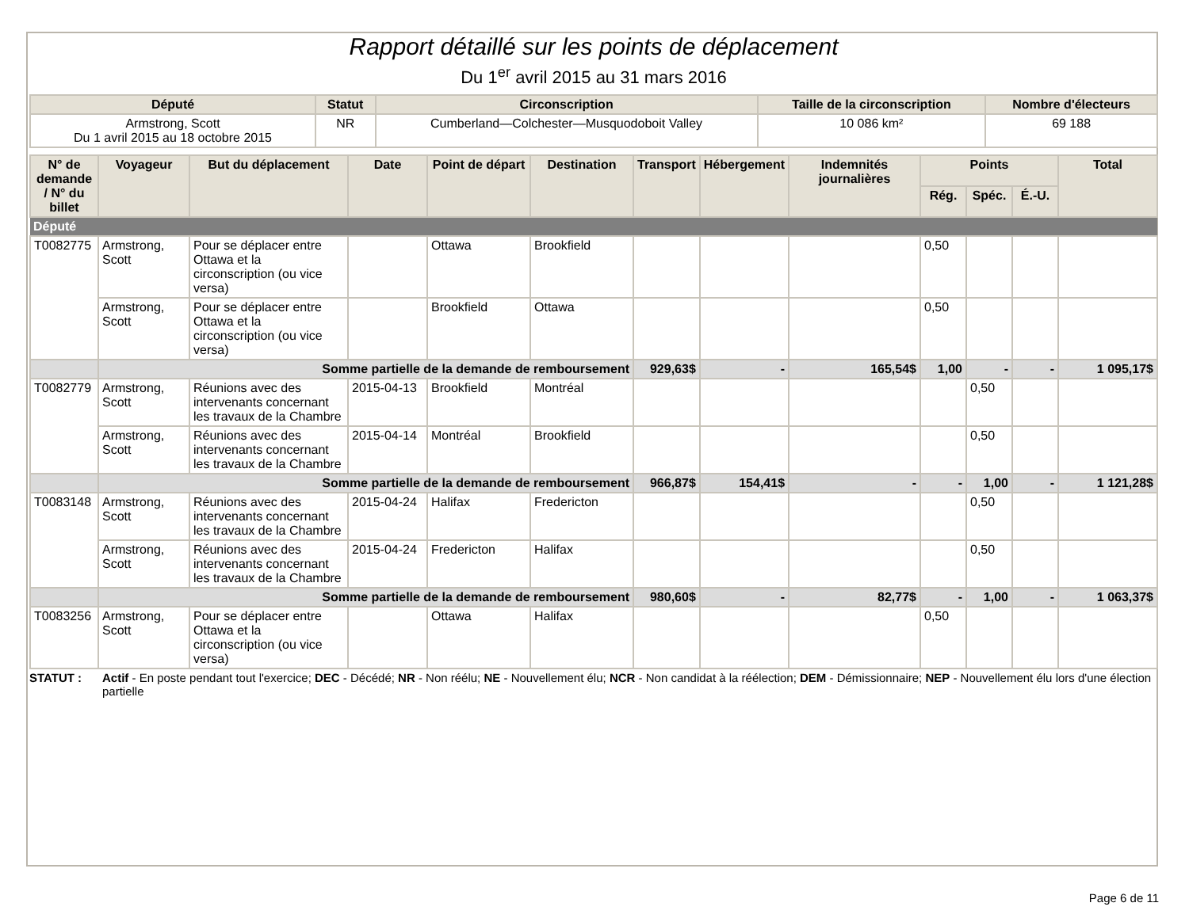Rapport détaillé sur les points de déplacement
Du 1<sup>er</sup> avril 2015 au 31 mars 2016
| Député | Statut | Circonscription | Taille de la circonscription | Nombre d'électeurs |
| --- | --- | --- | --- | --- |
| Armstrong, Scott Du 1 avril 2015 au 18 octobre 2015 | NR | Cumberland—Colchester—Musquodoboit Valley | 10 086 km² | 69 188 |
| N° de demande / N° du billet | Voyageur | But du déplacement | Date | Point de départ | Destination | Transport | Hébergement | Indemnités journalières | Points | | | Total |
| --- | --- | --- | --- | --- | --- | --- | --- | --- | --- | --- | --- | --- |
| | | | | | | | | | Rég. | Spéc. | É.-U. | |
| Député | | | | | | | | | | | | |
| T0082775 | Armstrong, Scott | Pour se déplacer entre Ottawa et la circonscription (ou vice versa) | | Ottawa | Brookfield | | | | 0,50 | | | |
| | Armstrong, Scott | Pour se déplacer entre Ottawa et la circonscription (ou vice versa) | | Brookfield | Ottawa | | | | 0,50 | | | |
| | Somme partielle de la demande de remboursement | | | | | 929,63$ | - | 165,54$ | 1,00 | - | - | 1 095,17$ |
| T0082779 | Armstrong, Scott | Réunions avec des intervenants concernant les travaux de la Chambre | 2015-04-13 | Brookfield | Montréal | | | | | 0,50 | | |
| | Armstrong, Scott | Réunions avec des intervenants concernant les travaux de la Chambre | 2015-04-14 | Montréal | Brookfield | | | | | 0,50 | | |
| | Somme partielle de la demande de remboursement | | | | | 966,87$ | 154,41$ | - | - | 1,00 | - | 1 121,28$ |
| T0083148 | Armstrong, Scott | Réunions avec des intervenants concernant les travaux de la Chambre | 2015-04-24 | Halifax | Fredericton | | | | | 0,50 | | |
| | Armstrong, Scott | Réunions avec des intervenants concernant les travaux de la Chambre | 2015-04-24 | Fredericton | Halifax | | | | | 0,50 | | |
| | Somme partielle de la demande de remboursement | | | | | 980,60$ | - | 82,77$ | - | 1,00 | - | 1 063,37$ |
| T0083256 | Armstrong, Scott | Pour se déplacer entre Ottawa et la circonscription (ou vice versa) | | Ottawa | Halifax | | | | 0,50 | | | |
STATUT : Actif - En poste pendant tout l'exercice; DEC - Décédé; NR - Non réélu; NE - Nouvellement élu; NCR - Non candidat à la réélection; DEM - Démissionnaire; NEP - Nouvellement élu lors d'une élection partielle
Page 6 de 11